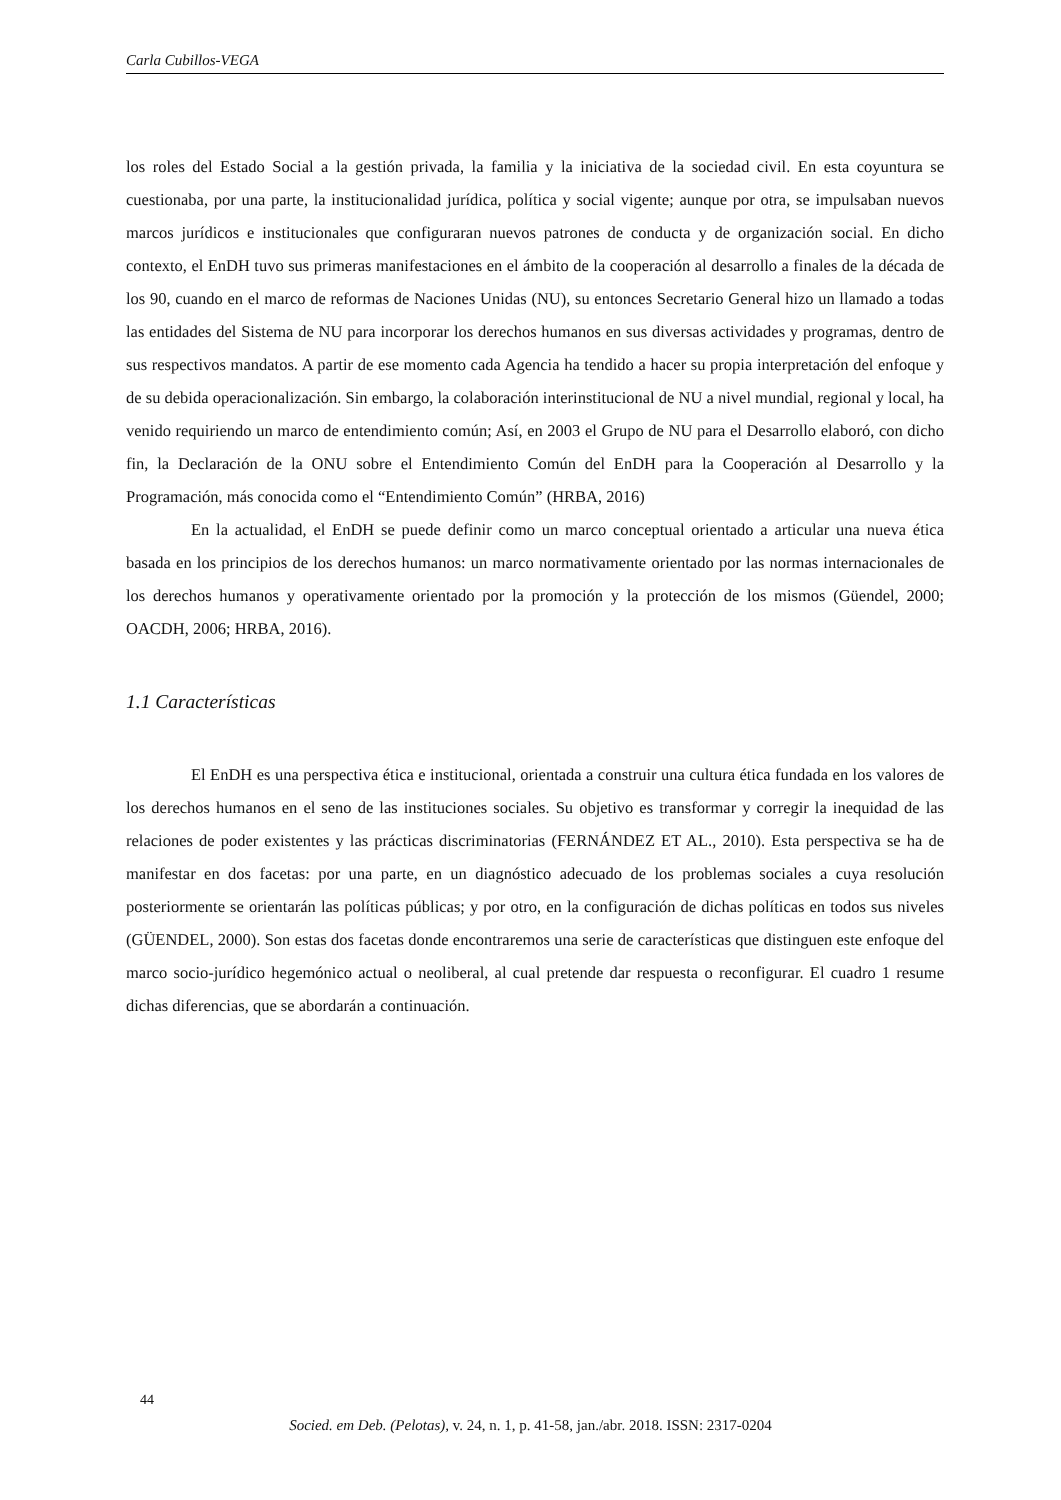Carla Cubillos-VEGA
los roles del Estado Social a la gestión privada, la familia y la iniciativa de la sociedad civil. En esta coyuntura se cuestionaba, por una parte, la institucionalidad jurídica, política y social vigente; aunque por otra, se impulsaban nuevos marcos jurídicos e institucionales que configuraran nuevos patrones de conducta y de organización social. En dicho contexto, el EnDH tuvo sus primeras manifestaciones en el ámbito de la cooperación al desarrollo a finales de la década de los 90, cuando en el marco de reformas de Naciones Unidas (NU), su entonces Secretario General hizo un llamado a todas las entidades del Sistema de NU para incorporar los derechos humanos en sus diversas actividades y programas, dentro de sus respectivos mandatos. A partir de ese momento cada Agencia ha tendido a hacer su propia interpretación del enfoque y de su debida operacionalización. Sin embargo, la colaboración interinstitucional de NU a nivel mundial, regional y local, ha venido requiriendo un marco de entendimiento común; Así, en 2003 el Grupo de NU para el Desarrollo elaboró, con dicho fin, la Declaración de la ONU sobre el Entendimiento Común del EnDH para la Cooperación al Desarrollo y la Programación, más conocida como el “Entendimiento Común” (HRBA, 2016)
En la actualidad, el EnDH se puede definir como un marco conceptual orientado a articular una nueva ética basada en los principios de los derechos humanos: un marco normativamente orientado por las normas internacionales de los derechos humanos y operativamente orientado por la promoción y la protección de los mismos (Güendel, 2000; OACDH, 2006; HRBA, 2016).
1.1 Características
El EnDH es una perspectiva ética e institucional, orientada a construir una cultura ética fundada en los valores de los derechos humanos en el seno de las instituciones sociales. Su objetivo es transformar y corregir la inequidad de las relaciones de poder existentes y las prácticas discriminatorias (FERNÁNDEZ ET AL., 2010). Esta perspectiva se ha de manifestar en dos facetas: por una parte, en un diagnóstico adecuado de los problemas sociales a cuya resolución posteriormente se orientarán las políticas públicas; y por otro, en la configuración de dichas políticas en todos sus niveles (GÜENDEL, 2000). Son estas dos facetas donde encontraremos una serie de características que distinguen este enfoque del marco socio-jurídico hegemónico actual o neoliberal, al cual pretende dar respuesta o reconfigurar. El cuadro 1 resume dichas diferencias, que se abordarán a continuación.
44
Socied. em Deb. (Pelotas), v. 24, n. 1, p. 41-58, jan./abr. 2018. ISSN: 2317-0204